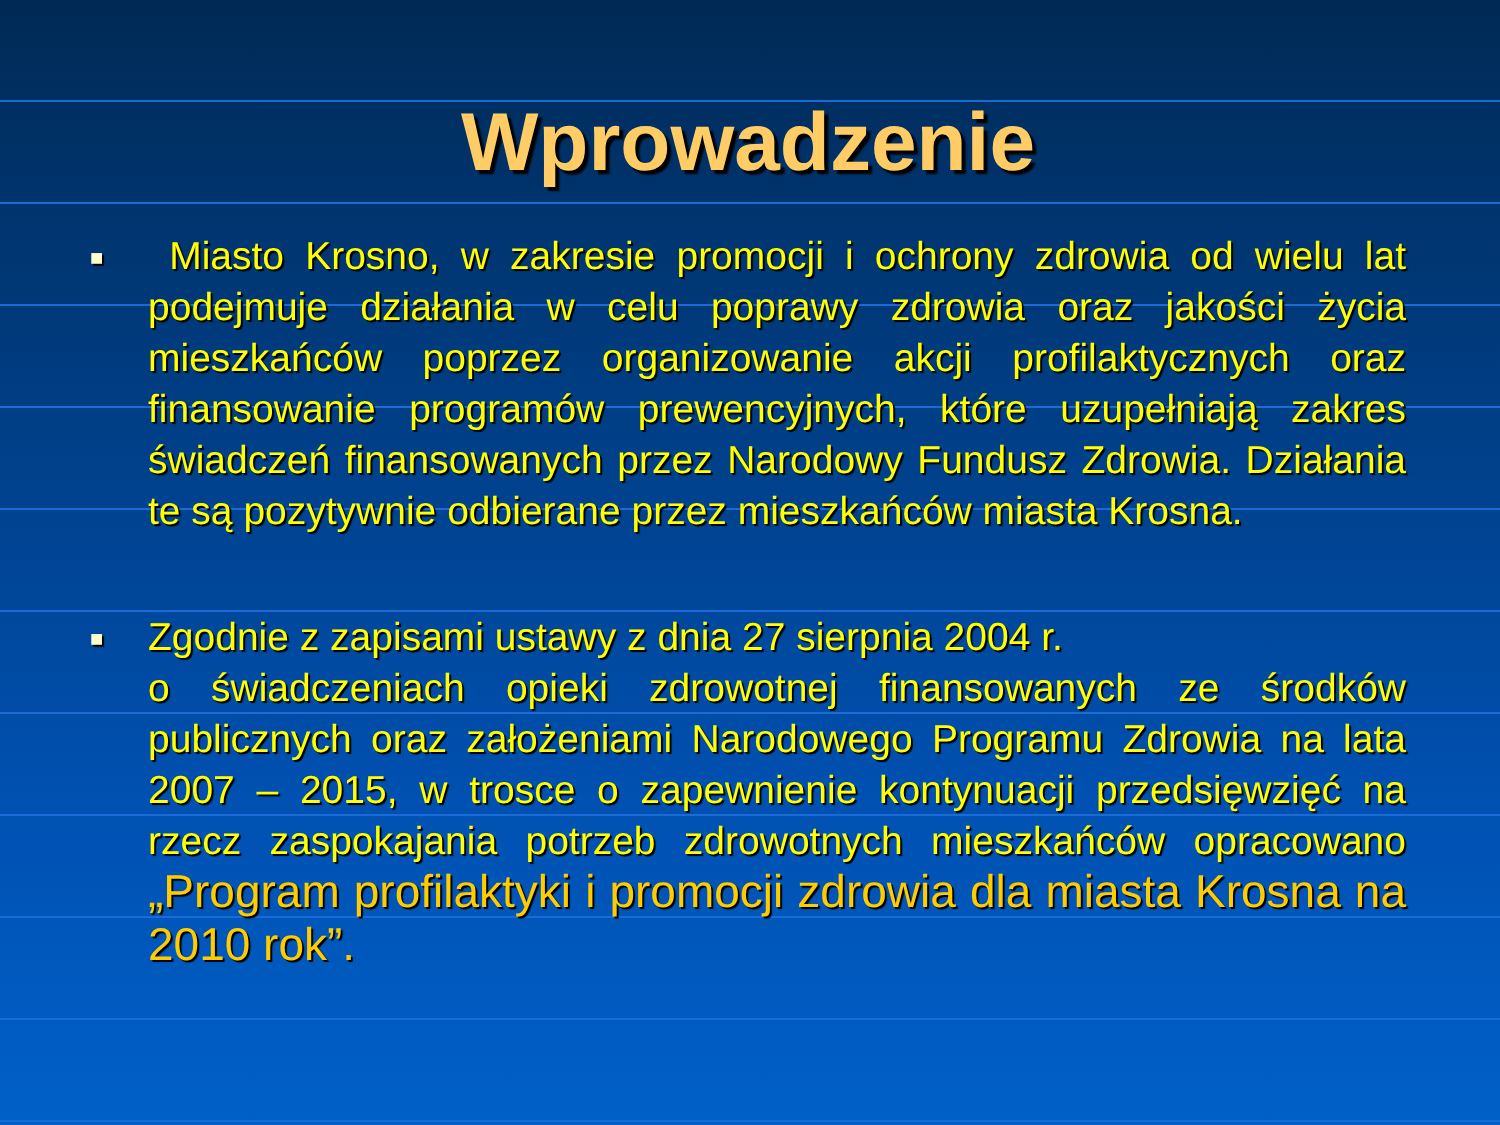Wprowadzenie
■
Miasto Krosno, w zakresie promocji i ochrony zdrowia od wielu lat podejmuje działania w celu poprawy zdrowia oraz jakości życia mieszkańców poprzez organizowanie akcji profilaktycznych oraz finansowanie programów prewencyjnych, które uzupełniają zakres świadczeń finansowanych przez Narodowy Fundusz Zdrowia. Działania te są pozytywnie odbierane przez mieszkańców miasta Krosna.
■
Zgodnie z zapisami ustawy z dnia 27 sierpnia 2004 r.
o świadczeniach opieki zdrowotnej finansowanych ze środków publicznych oraz założeniami Narodowego Programu Zdrowia na lata 2007 – 2015, w trosce o zapewnienie kontynuacji przedsięwzięć na rzecz zaspokajania potrzeb zdrowotnych mieszkańców opracowano „Program profilaktyki i promocji zdrowia dla miasta Krosna na 2010 rok”.